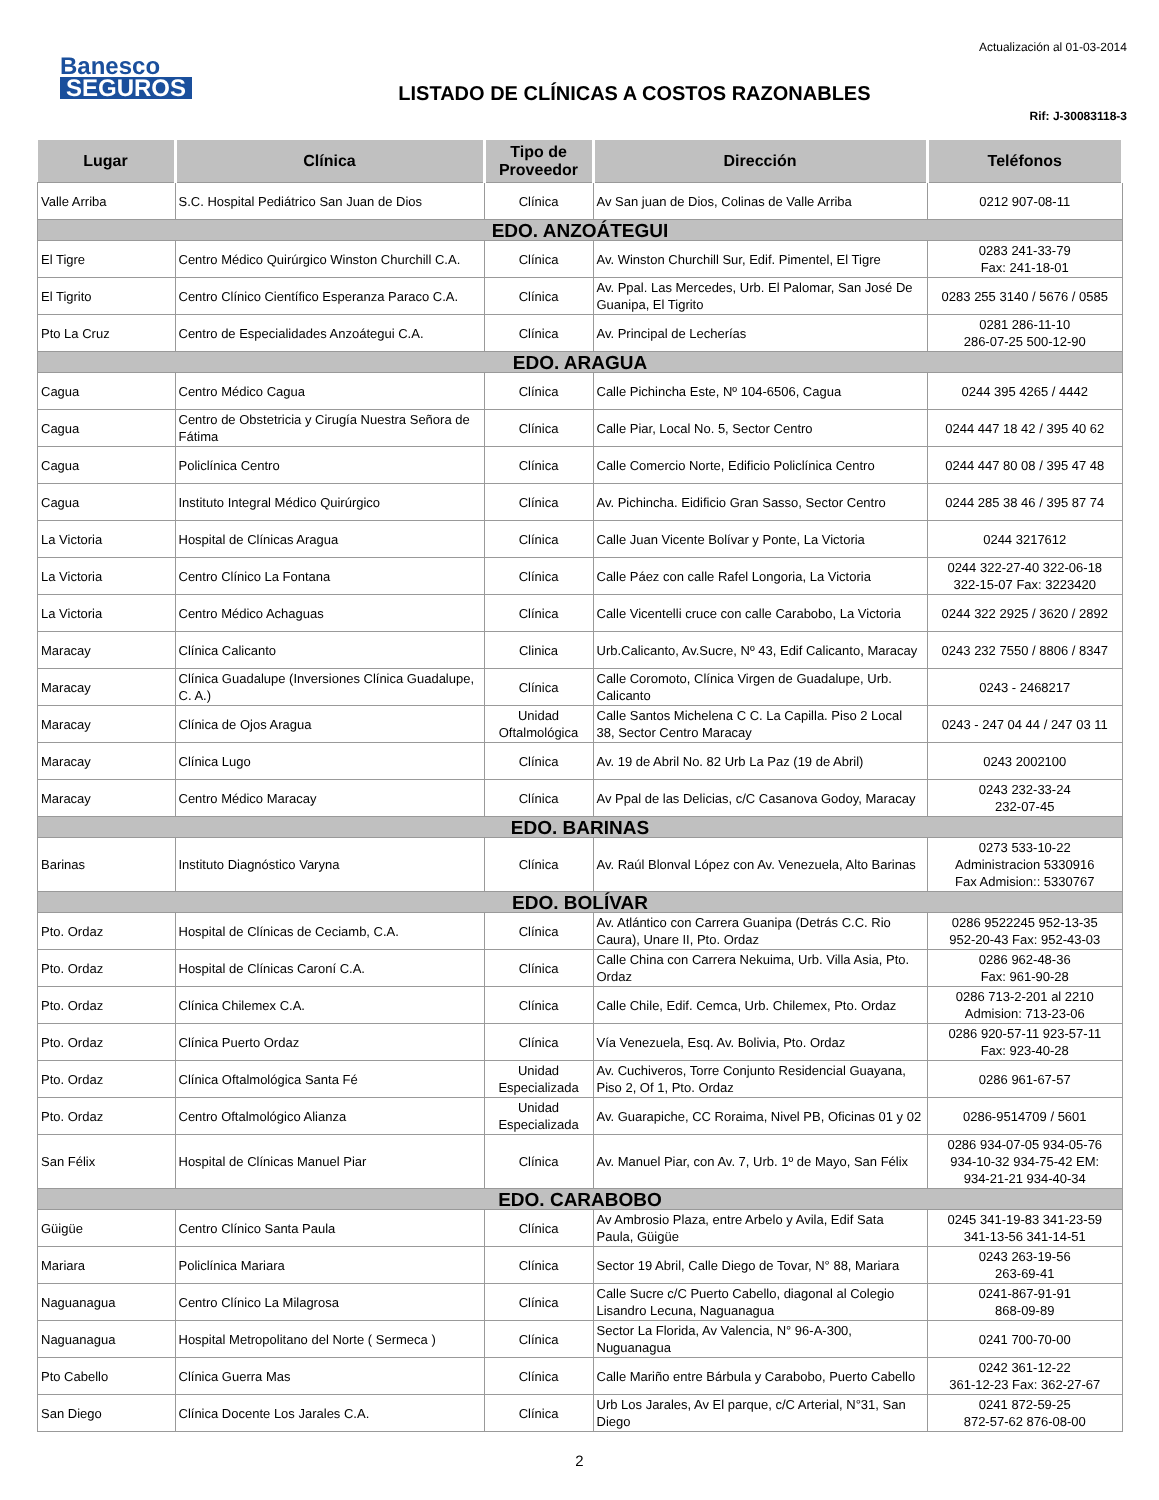Banesco
SEGUROS
LISTADO DE CLÍNICAS A COSTOS RAZONABLES
Actualización al 01-03-2014
Rif: J-30083118-3
| Lugar | Clínica | Tipo de Proveedor | Dirección | Teléfonos |
| --- | --- | --- | --- | --- |
| Valle Arriba | S.C. Hospital Pediátrico San Juan de Dios | Clínica | Av San juan de Dios, Colinas de Valle Arriba | 0212 907-08-11 |
| EDO. ANZOÁTEGUI | | | | |
| El Tigre | Centro Médico Quirúrgico Winston Churchill C.A. | Clínica | Av. Winston Churchill Sur, Edif. Pimentel, El Tigre | 0283 241-33-79 Fax: 241-18-01 |
| El Tigrito | Centro Clínico Científico Esperanza Paraco C.A. | Clínica | Av. Ppal. Las Mercedes, Urb. El Palomar, San José De Guanipa, El Tigrito | 0283 255 3140 / 5676 / 0585 |
| Pto La Cruz | Centro de Especialidades Anzoátegui C.A. | Clínica | Av. Principal de Lecherías | 0281 286-11-10 286-07-25 500-12-90 |
| EDO. ARAGUA | | | | |
| Cagua | Centro Médico Cagua | Clínica | Calle Pichincha Este, Nº 104-6506, Cagua | 0244 395 4265 / 4442 |
| Cagua | Centro de Obstetricia y Cirugía Nuestra Señora de Fátima | Clínica | Calle Piar, Local No. 5, Sector Centro | 0244 447 18 42 / 395 40 62 |
| Cagua | Policlínica Centro | Clínica | Calle Comercio Norte, Edificio Policlínica Centro | 0244 447 80 08 / 395 47 48 |
| Cagua | Instituto Integral Médico Quirúrgico | Clínica | Av. Pichincha. Eidificio Gran Sasso, Sector Centro | 0244 285 38 46 / 395 87 74 |
| La Victoria | Hospital de Clínicas Aragua | Clínica | Calle Juan Vicente Bolívar y Ponte, La Victoria | 0244 3217612 |
| La Victoria | Centro Clínico La Fontana | Clínica | Calle Páez con calle Rafel Longoria, La Victoria | 0244 322-27-40 322-06-18 322-15-07 Fax: 3223420 |
| La Victoria | Centro Médico Achaguas | Clínica | Calle Vicentelli cruce con calle Carabobo, La Victoria | 0244 322 2925 / 3620 / 2892 |
| Maracay | Clínica Calicanto | Clinica | Urb.Calicanto, Av.Sucre, Nº 43, Edif Calicanto, Maracay | 0243 232 7550 / 8806 / 8347 |
| Maracay | Clínica Guadalupe (Inversiones Clínica Guadalupe, C. A.) | Clínica | Calle Coromoto, Clínica Virgen de Guadalupe, Urb. Calicanto | 0243 - 2468217 |
| Maracay | Clínica de Ojos Aragua | Unidad Oftalmológica | Calle Santos Michelena C C. La Capilla. Piso 2 Local 38, Sector Centro Maracay | 0243 - 247 04 44 / 247 03 11 |
| Maracay | Clínica Lugo | Clínica | Av. 19 de Abril No. 82 Urb La Paz (19 de Abril) | 0243 2002100 |
| Maracay | Centro Médico Maracay | Clínica | Av Ppal de las Delicias, c/C Casanova Godoy, Maracay | 0243 232-33-24 232-07-45 |
| EDO. BARINAS | | | | |
| Barinas | Instituto Diagnóstico Varyna | Clínica | Av. Raúl Blonval López con Av. Venezuela, Alto Barinas | 0273 533-10-22 Administracion 5330916 Fax Admision:: 5330767 |
| EDO. BOLÍVAR | | | | |
| Pto. Ordaz | Hospital de Clínicas de Ceciamb, C.A. | Clínica | Av. Atlántico con Carrera Guanipa (Detrás C.C. Rio Caura), Unare II, Pto. Ordaz | 0286 9522245 952-13-35 952-20-43 Fax: 952-43-03 |
| Pto. Ordaz | Hospital de Clínicas Caroní C.A. | Clínica | Calle China con Carrera Nekuima, Urb. Villa Asia, Pto. Ordaz | 0286 962-48-36 Fax: 961-90-28 |
| Pto. Ordaz | Clínica Chilemex C.A. | Clínica | Calle Chile, Edif. Cemca, Urb. Chilemex, Pto. Ordaz | 0286 713-2-201 al 2210 Admision: 713-23-06 |
| Pto. Ordaz | Clínica Puerto Ordaz | Clínica | Vía Venezuela, Esq. Av. Bolivia, Pto. Ordaz | 0286 920-57-11 923-57-11 Fax: 923-40-28 |
| Pto. Ordaz | Clínica Oftalmológica Santa Fé | Unidad Especializada | Av. Cuchiveros, Torre Conjunto Residencial Guayana, Piso 2, Of 1, Pto. Ordaz | 0286 961-67-57 |
| Pto. Ordaz | Centro Oftalmológico Alianza | Unidad Especializada | Av. Guarapiche, CC Roraima, Nivel PB, Oficinas 01 y 02 | 0286-9514709 / 5601 |
| San Félix | Hospital de Clínicas Manuel Piar | Clínica | Av. Manuel Piar, con Av. 7, Urb. 1º de Mayo, San Félix | 0286 934-07-05 934-05-76 934-10-32 934-75-42 EM: 934-21-21 934-40-34 |
| EDO. CARABOBO | | | | |
| Güigüe | Centro Clínico Santa Paula | Clínica | Av Ambrosio Plaza, entre Arbelo y Avila, Edif Sata Paula, Güigüe | 0245 341-19-83 341-23-59 341-13-56 341-14-51 |
| Mariara | Policlínica Mariara | Clínica | Sector 19 Abril, Calle Diego de Tovar, N° 88, Mariara | 0243 263-19-56 263-69-41 |
| Naguanagua | Centro Clínico La Milagrosa | Clínica | Calle Sucre c/C Puerto Cabello, diagonal al Colegio Lisandro Lecuna, Naguanagua | 0241-867-91-91 868-09-89 |
| Naguanagua | Hospital Metropolitano del Norte ( Sermeca ) | Clínica | Sector La Florida, Av Valencia, N° 96-A-300, Nuguanagua | 0241 700-70-00 |
| Pto Cabello | Clínica Guerra Mas | Clínica | Calle Mariño entre Bárbula y Carabobo, Puerto Cabello | 0242 361-12-22 361-12-23 Fax: 362-27-67 |
| San Diego | Clínica Docente Los Jarales C.A. | Clínica | Urb Los Jarales, Av El parque, c/C Arterial, N°31, San Diego | 0241 872-59-25 872-57-62 876-08-00 |
2